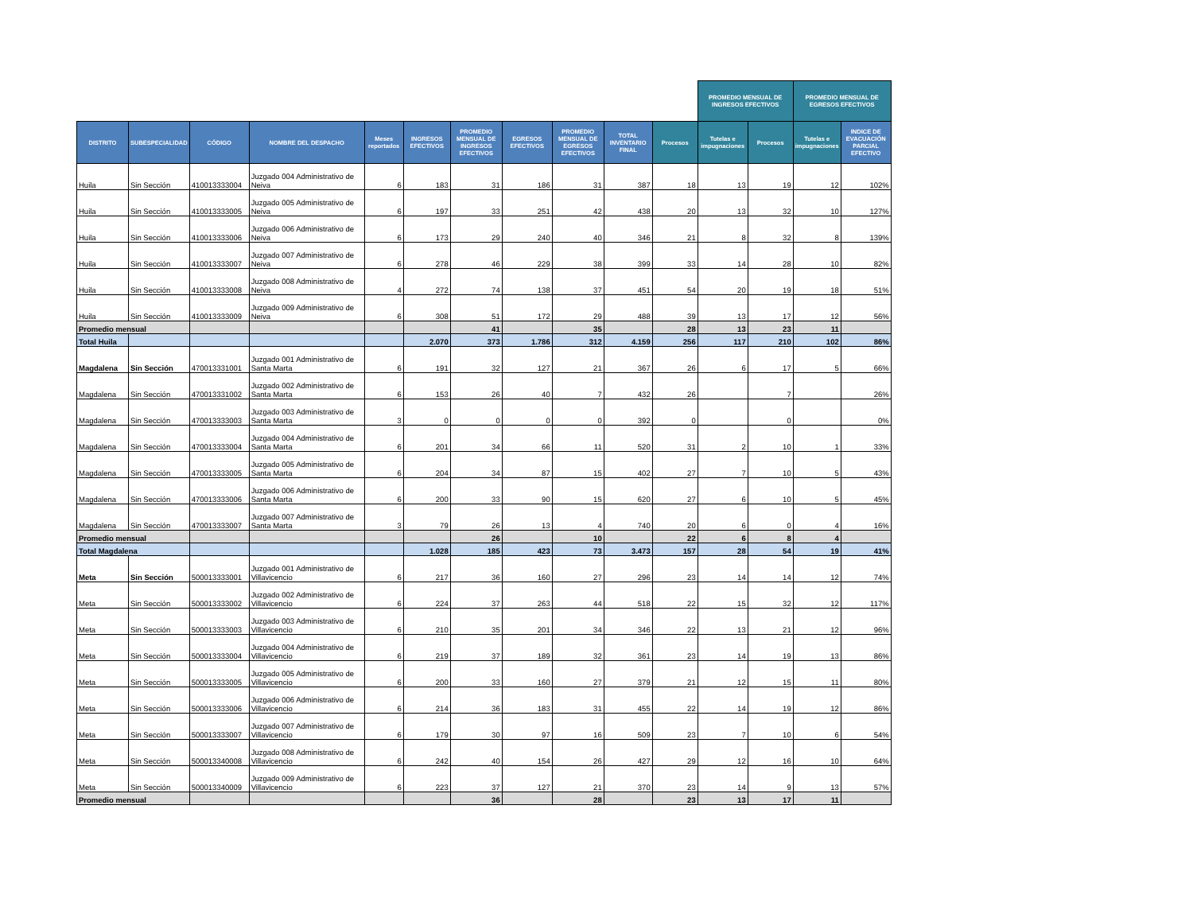| | | | | | | | | | | | PROMEDIO MENSUAL DE INGRESOS EFECTIVOS | | PROMEDIO MENSUAL DE EGRESOS EFECTIVOS | | |
| DISTRITO | SUBESPECIALIDAD | CÓDIGO | NOMBRE DEL DESPACHO | Meses reportados | INGRESOS EFECTIVOS | PROMEDIO MENSUAL DE INGRESOS EFECTIVOS | EGRESOS EFECTIVOS | PROMEDIO MENSUAL DE EGRESOS EFECTIVOS | TOTAL INVENTARIO FINAL | Procesos | Tutelas e impugnaciones | Procesos | Tutelas e impugnaciones | INDICE DE EVACUACIÓN PARCIAL EFECTIVO | |
| Huila | Sin Sección | 410013333004 | Juzgado 004 Administrativo de Neiva | 6 | 183 | 31 | 186 | 31 | 387 | 18 | 13 | 19 | 12 | 102% | |
| Huila | Sin Sección | 410013333005 | Juzgado 005 Administrativo de Neiva | 6 | 197 | 33 | 251 | 42 | 438 | 20 | 13 | 32 | 10 | 127% | |
| Huila | Sin Sección | 410013333006 | Juzgado 006 Administrativo de Neiva | 6 | 173 | 29 | 240 | 40 | 346 | 21 | 8 | 32 | 8 | 139% | |
| Huila | Sin Sección | 410013333007 | Juzgado 007 Administrativo de Neiva | 6 | 278 | 46 | 229 | 38 | 399 | 33 | 14 | 28 | 10 | 82% | |
| Huila | Sin Sección | 410013333008 | Juzgado 008 Administrativo de Neiva | 4 | 272 | 74 | 138 | 37 | 451 | 54 | 20 | 19 | 18 | 51% | |
| Huila | Sin Sección | 410013333009 | Juzgado 009 Administrativo de Neiva | 6 | 308 | 51 | 172 | 29 | 488 | 39 | 13 | 17 | 12 | 56% | |
| Promedio mensual | | | | | | 41 | | 35 | | 28 | 13 | 23 | 11 | | |
| Total Huila | | | | | 2.070 | 373 | 1.786 | 312 | 4.159 | 256 | 117 | 210 | 102 | 86% | |
| Magdalena | Sin Sección | 470013331001 | Juzgado 001 Administrativo de Santa Marta | 6 | 191 | 32 | 127 | 21 | 367 | 26 | 6 | 17 | 5 | 66% | |
| Magdalena | Sin Sección | 470013331002 | Juzgado 002 Administrativo de Santa Marta | 6 | 153 | 26 | 40 | 7 | 432 | 26 | | 7 | | 26% | |
| Magdalena | Sin Sección | 470013333003 | Juzgado 003 Administrativo de Santa Marta | 3 | 0 | 0 | 0 | 0 | 392 | 0 | | 0 | | 0% | |
| Magdalena | Sin Sección | 470013333004 | Juzgado 004 Administrativo de Santa Marta | 6 | 201 | 34 | 66 | 11 | 520 | 31 | 2 | 10 | 1 | 33% | |
| Magdalena | Sin Sección | 470013333005 | Juzgado 005 Administrativo de Santa Marta | 6 | 204 | 34 | 87 | 15 | 402 | 27 | 7 | 10 | 5 | 43% | |
| Magdalena | Sin Sección | 470013333006 | Juzgado 006 Administrativo de Santa Marta | 6 | 200 | 33 | 90 | 15 | 620 | 27 | 6 | 10 | 5 | 45% | |
| Magdalena | Sin Sección | 470013333007 | Juzgado 007 Administrativo de Santa Marta | 3 | 79 | 26 | 13 | 4 | 740 | 20 | 6 | 0 | 4 | 16% | |
| Promedio mensual | | | | | | 26 | | 10 | | 22 | 6 | 8 | 4 | | |
| Total Magdalena | | | | | 1.028 | 185 | 423 | 73 | 3.473 | 157 | 28 | 54 | 19 | 41% | |
| Meta | Sin Sección | 500013333001 | Juzgado 001 Administrativo de Villavicencio | 6 | 217 | 36 | 160 | 27 | 296 | 23 | 14 | 14 | 12 | 74% | |
| Meta | Sin Sección | 500013333002 | Juzgado 002 Administrativo de Villavicencio | 6 | 224 | 37 | 263 | 44 | 518 | 22 | 15 | 32 | 12 | 117% | |
| Meta | Sin Sección | 500013333003 | Juzgado 003 Administrativo de Villavicencio | 6 | 210 | 35 | 201 | 34 | 346 | 22 | 13 | 21 | 12 | 96% | |
| Meta | Sin Sección | 500013333004 | Juzgado 004 Administrativo de Villavicencio | 6 | 219 | 37 | 189 | 32 | 361 | 23 | 14 | 19 | 13 | 86% | |
| Meta | Sin Sección | 500013333005 | Juzgado 005 Administrativo de Villavicencio | 6 | 200 | 33 | 160 | 27 | 379 | 21 | 12 | 15 | 11 | 80% | |
| Meta | Sin Sección | 500013333006 | Juzgado 006 Administrativo de Villavicencio | 6 | 214 | 36 | 183 | 31 | 455 | 22 | 14 | 19 | 12 | 86% | |
| Meta | Sin Sección | 500013333007 | Juzgado 007 Administrativo de Villavicencio | 6 | 179 | 30 | 97 | 16 | 509 | 23 | 7 | 10 | 6 | 54% | |
| Meta | Sin Sección | 500013340008 | Juzgado 008 Administrativo de Villavicencio | 6 | 242 | 40 | 154 | 26 | 427 | 29 | 12 | 16 | 10 | 64% | |
| Meta | Sin Sección | 500013340009 | Juzgado 009 Administrativo de Villavicencio | 6 | 223 | 37 | 127 | 21 | 370 | 23 | 14 | 9 | 13 | 57% | |
| Promedio mensual | | | | | | 36 | | 28 | | 23 | 13 | 17 | 11 | | |